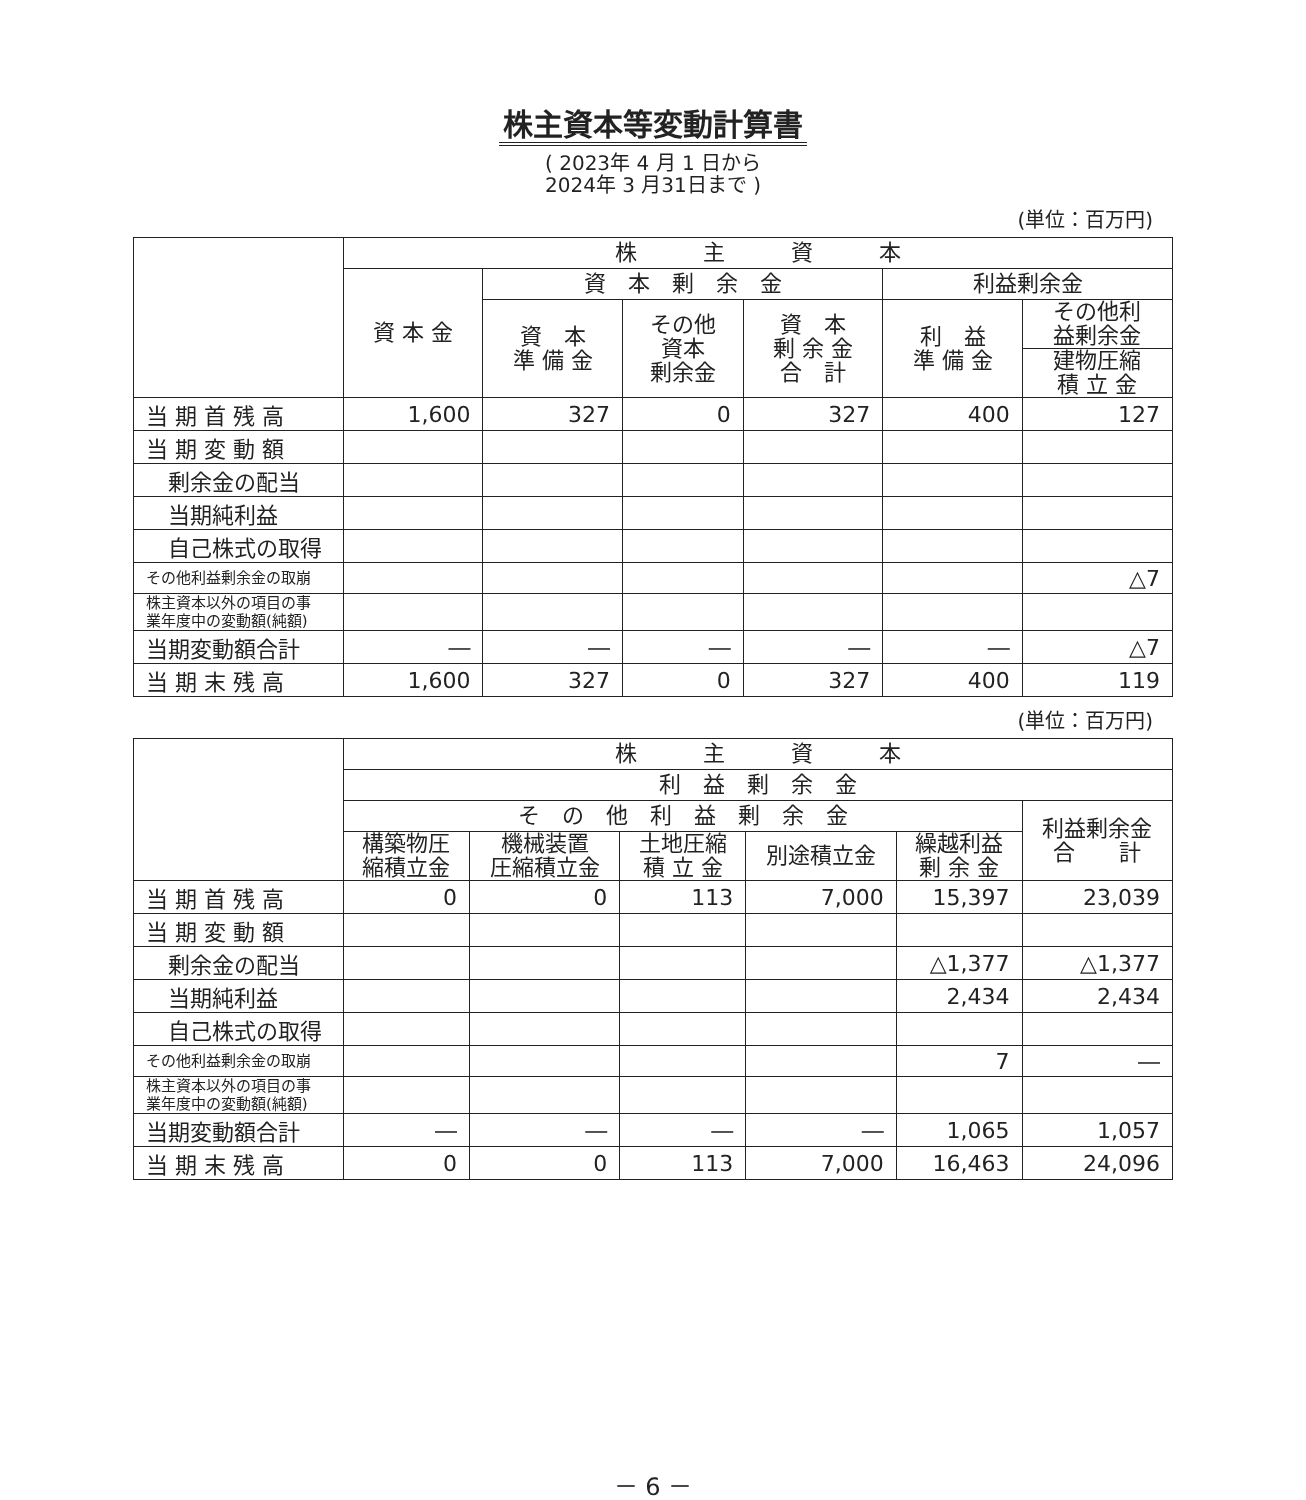株主資本等変動計算書
( 2023年 4 月 1 日から
2024年 3 月31日まで )
(単位：百万円)
| | 株 主 資 本 | | | | | |
| --- | --- | --- | --- | --- | --- | --- |
| | 資 本 金 | 資 本 剰 余 金 | | | 利益剰余金 | |
| | | 資 本 準 備 金 | その他 資本 剰余金 | 資 本 剰 余 金 合 計 | 利 益 準 備 金 | その他利 益剰余金 |
| | | | | | | 建物圧縮 積 立 金 |
| 当 期 首 残 高 | 1,600 | 327 | 0 | 327 | 400 | 127 |
| 当 期 変 動 額 | | | | | | |
| 剰余金の配当 | | | | | | |
| 当期純利益 | | | | | | |
| 自己株式の取得 | | | | | | |
| その他利益剰余金の取崩 | | | | | | △7 |
| 株主資本以外の項目の事 業年度中の変動額(純額) | | | | | | |
| 当期変動額合計 | ― | ― | ― | ― | ― | △7 |
| 当 期 末 残 高 | 1,600 | 327 | 0 | 327 | 400 | 119 |
(単位：百万円)
| | 株 主 資 本 | | | | | |
| --- | --- | --- | --- | --- | --- | --- |
| | 利 益 剰 余 金 | | | | | |
| | そ の 他 利 益 剰 余 金 | | | | | 利益剰余金 合 計 |
| | 構築物圧 縮積立金 | 機械装置 圧縮積立金 | 土地圧縮 積 立 金 | 別途積立金 | 繰越利益 剰 余 金 | |
| 当 期 首 残 高 | 0 | 0 | 113 | 7,000 | 15,397 | 23,039 |
| 当 期 変 動 額 | | | | | | |
| 剰余金の配当 | | | | | △1,377 | △1,377 |
| 当期純利益 | | | | | 2,434 | 2,434 |
| 自己株式の取得 | | | | | | |
| その他利益剰余金の取崩 | | | | | 7 | ― |
| 株主資本以外の項目の事 業年度中の変動額(純額) | | | | | | |
| 当期変動額合計 | ― | ― | ― | ― | 1,065 | 1,057 |
| 当 期 末 残 高 | 0 | 0 | 113 | 7,000 | 16,463 | 24,096 |
－ 6 －